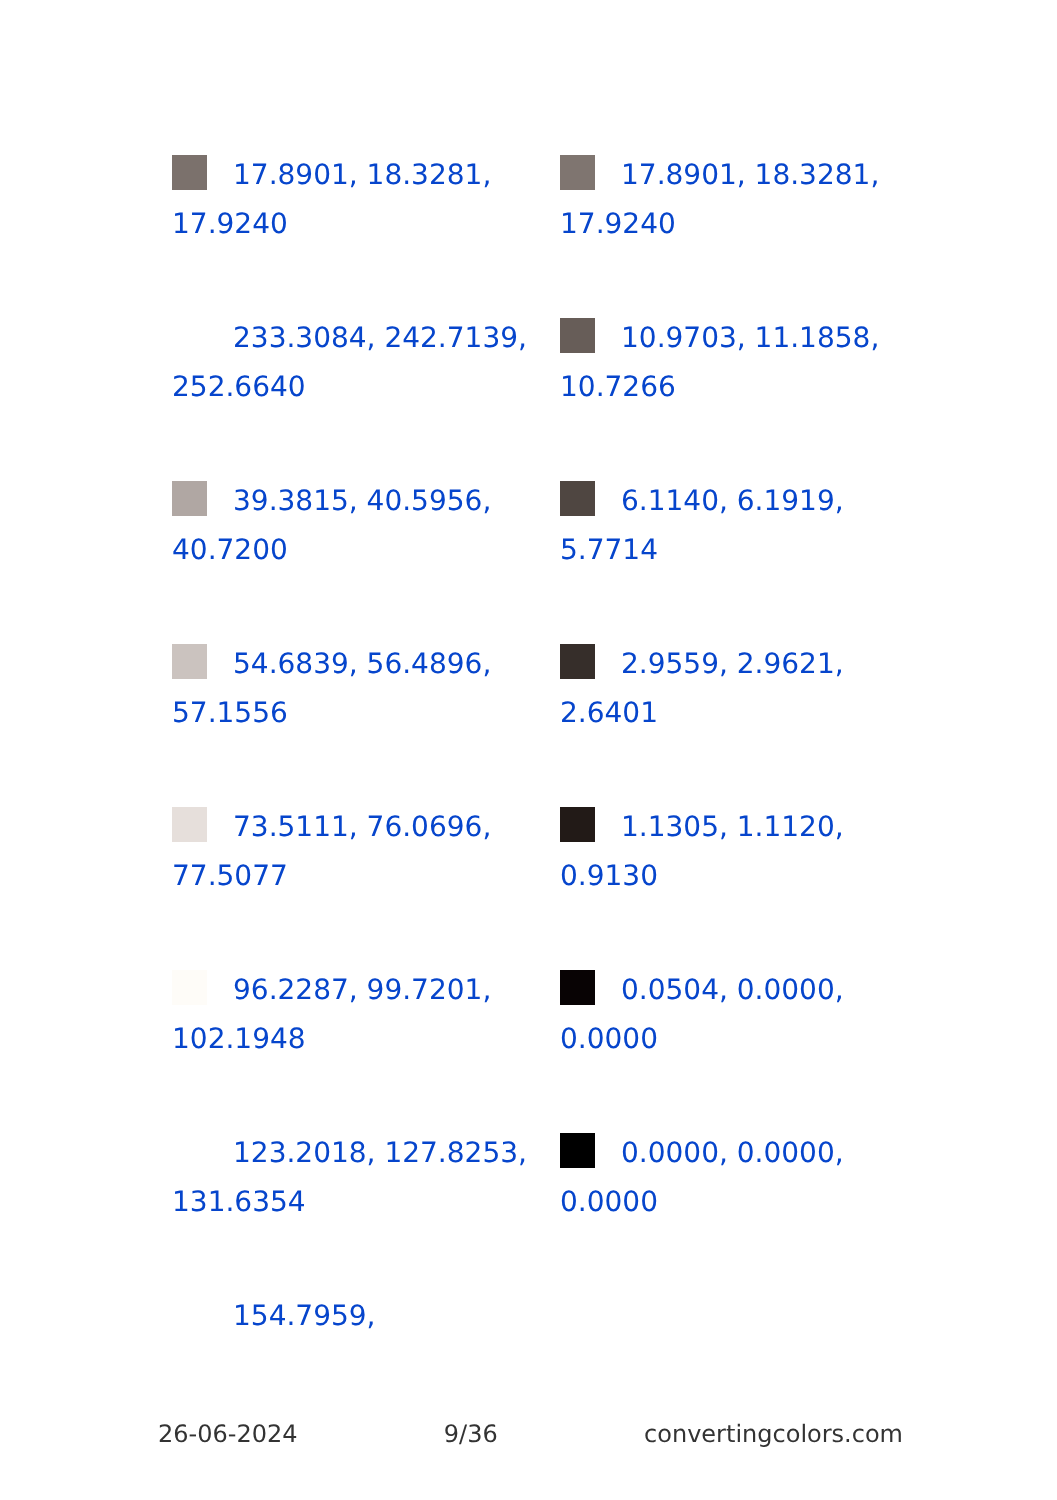17.8901, 18.3281, 17.9240
17.8901, 18.3281, 17.9240
233.3084, 242.7139, 252.6640
10.9703, 11.1858, 10.7266
39.3815, 40.5956, 40.7200
6.1140, 6.1919, 5.7714
54.6839, 56.4896, 57.1556
2.9559, 2.9621, 2.6401
73.5111, 76.0696, 77.5077
1.1305, 1.1120, 0.9130
96.2287, 99.7201, 102.1948
0.0504, 0.0000, 0.0000
123.2018, 127.8253, 131.6354
0.0000, 0.0000, 0.0000
154.7959,
26-06-2024 9/36 convertingcolors.com